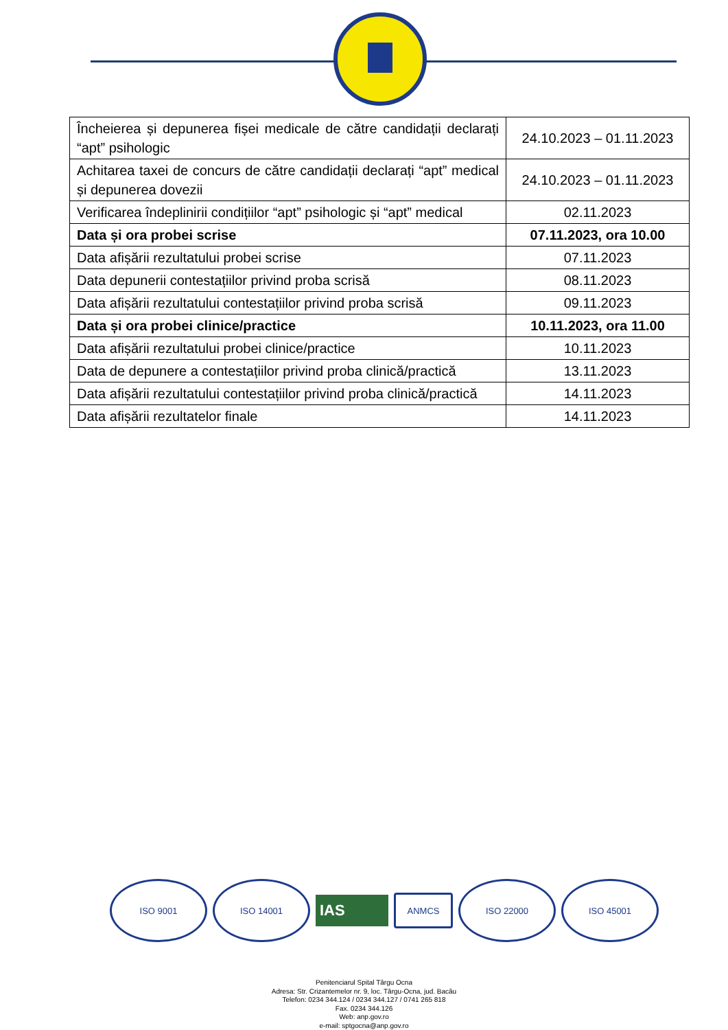| Încheierea și depunerea fișei medicale de către candidații declarați “apt” psihologic | 24.10.2023 – 01.11.2023 |
| Achitarea taxei de concurs de către candidații declarați “apt” medical și depunerea dovezii | 24.10.2023 – 01.11.2023 |
| Verificarea îndeplinirii condițiilor “apt” psihologic și “apt” medical | 02.11.2023 |
| Data și ora probei scrise | 07.11.2023, ora 10.00 |
| Data afișării rezultatului probei scrise | 07.11.2023 |
| Data depunerii contestațiilor privind proba scrisă | 08.11.2023 |
| Data afișării rezultatului contestațiilor privind proba scrisă | 09.11.2023 |
| Data și ora probei clinice/practice | 10.11.2023, ora 11.00 |
| Data afișării rezultatului probei clinice/practice | 10.11.2023 |
| Data de depunere a contestațiilor privind proba clinică/practică | 13.11.2023 |
| Data afișării rezultatului contestațiilor privind proba clinică/practică | 14.11.2023 |
| Data afișării rezultatelor finale | 14.11.2023 |
ISO 9001 ISO 14001
IAS
ANMCS
ISO 22000 ISO 45001
Penitenciarul Spital Târgu Ocna
Adresa: Str. Crizantemelor nr. 9, loc. Târgu-Ocna, jud. Bacău
Telefon: 0234 344.124 / 0234 344.127 / 0741 265 818
Fax. 0234 344.126
Web: anp.gov.ro
e-mail: sptgocna@anp.gov.ro